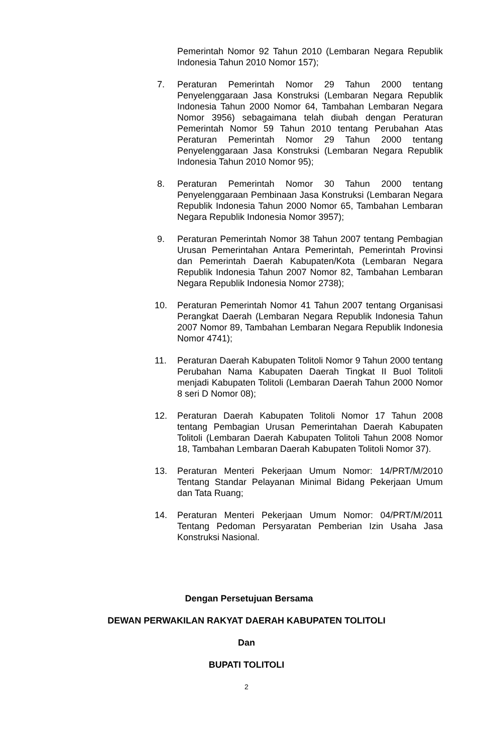Pemerintah Nomor 92 Tahun 2010 (Lembaran Negara Republik Indonesia Tahun 2010 Nomor 157);
7. Peraturan Pemerintah Nomor 29 Tahun 2000 tentang Penyelenggaraan Jasa Konstruksi (Lembaran Negara Republik Indonesia Tahun 2000 Nomor 64, Tambahan Lembaran Negara Nomor 3956) sebagaimana telah diubah dengan Peraturan Pemerintah Nomor 59 Tahun 2010 tentang Perubahan Atas Peraturan Pemerintah Nomor 29 Tahun 2000 tentang Penyelenggaraan Jasa Konstruksi (Lembaran Negara Republik Indonesia Tahun 2010 Nomor 95);
8. Peraturan Pemerintah Nomor 30 Tahun 2000 tentang Penyelenggaraan Pembinaan Jasa Konstruksi (Lembaran Negara Republik Indonesia Tahun 2000 Nomor 65, Tambahan Lembaran Negara Republik Indonesia Nomor 3957);
9. Peraturan Pemerintah Nomor 38 Tahun 2007 tentang Pembagian Urusan Pemerintahan Antara Pemerintah, Pemerintah Provinsi dan Pemerintah Daerah Kabupaten/Kota (Lembaran Negara Republik Indonesia Tahun 2007 Nomor 82, Tambahan Lembaran Negara Republik Indonesia Nomor 2738);
10. Peraturan Pemerintah Nomor 41 Tahun 2007 tentang Organisasi Perangkat Daerah (Lembaran Negara Republik Indonesia Tahun 2007 Nomor 89, Tambahan Lembaran Negara Republik Indonesia Nomor 4741);
11. Peraturan Daerah Kabupaten Tolitoli Nomor 9 Tahun 2000 tentang Perubahan Nama Kabupaten Daerah Tingkat II Buol Tolitoli menjadi Kabupaten Tolitoli (Lembaran Daerah Tahun 2000 Nomor 8 seri D Nomor 08);
12. Peraturan Daerah Kabupaten Tolitoli Nomor 17 Tahun 2008 tentang Pembagian Urusan Pemerintahan Daerah Kabupaten Tolitoli (Lembaran Daerah Kabupaten Tolitoli Tahun 2008 Nomor 18, Tambahan Lembaran Daerah Kabupaten Tolitoli Nomor 37).
13. Peraturan Menteri Pekerjaan Umum Nomor: 14/PRT/M/2010 Tentang Standar Pelayanan Minimal Bidang Pekerjaan Umum dan Tata Ruang;
14. Peraturan Menteri Pekerjaan Umum Nomor: 04/PRT/M/2011 Tentang Pedoman Persyaratan Pemberian Izin Usaha Jasa Konstruksi Nasional.
Dengan Persetujuan Bersama
DEWAN PERWAKILAN RAKYAT DAERAH KABUPATEN TOLITOLI
Dan
BUPATI TOLITOLI
2